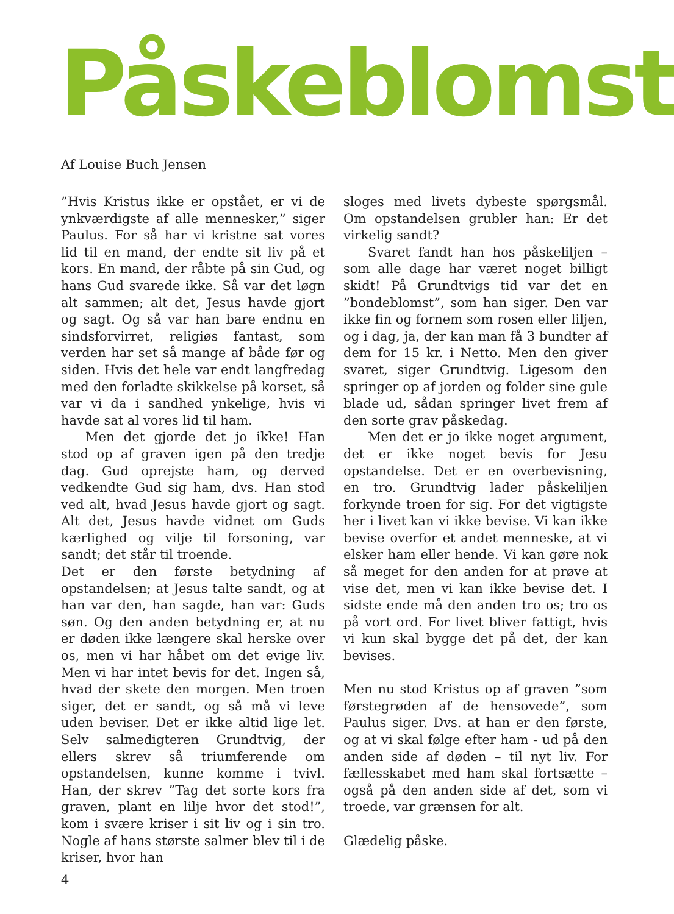Påskeblomst
Af Louise Buch Jensen
”Hvis Kristus ikke er opstået, er vi de ynkværdigste af alle mennesker,” siger Paulus. For så har vi kristne sat vores lid til en mand, der endte sit liv på et kors. En mand, der råbte på sin Gud, og hans Gud svarede ikke. Så var det løgn alt sammen; alt det, Jesus havde gjort og sagt. Og så var han bare endnu en sindsforvirret, religiøs fantast, som verden har set så mange af både før og siden. Hvis det hele var endt langfredag med den forladte skikkelse på korset, så var vi da i sandhed ynkelige, hvis vi havde sat al vores lid til ham.
Men det gjorde det jo ikke! Han stod op af graven igen på den tredje dag. Gud oprejste ham, og derved vedkendte Gud sig ham, dvs. Han stod ved alt, hvad Jesus havde gjort og sagt. Alt det, Jesus havde vidnet om Guds kærlighed og vilje til forsoning, var sandt; det står til troende.
Det er den første betydning af opstandelsen; at Jesus talte sandt, og at han var den, han sagde, han var: Guds søn. Og den anden betydning er, at nu er døden ikke længere skal herske over os, men vi har håbet om det evige liv. Men vi har intet bevis for det. Ingen så, hvad der skete den morgen. Men troen siger, det er sandt, og så må vi leve uden beviser. Det er ikke altid lige let. Selv salmedigteren Grundtvig, der ellers skrev så triumferende om opstandelsen, kunne komme i tvivl. Han, der skrev ”Tag det sorte kors fra graven, plant en lilje hvor det stod!”, kom i svære kriser i sit liv og i sin tro. Nogle af hans største salmer blev til i de kriser, hvor han
sloges med livets dybeste spørgsmål. Om opstandelsen grubler han: Er det virkelig sandt?
Svaret fandt han hos påskeliljen – som alle dage har været noget billigt skidt! På Grundtvigs tid var det en ”bondeblomst”, som han siger. Den var ikke fin og fornem som rosen eller liljen, og i dag, ja, der kan man få 3 bundter af dem for 15 kr. i Netto. Men den giver svaret, siger Grundtvig. Ligesom den springer op af jorden og folder sine gule blade ud, sådan springer livet frem af den sorte grav påskedag.
Men det er jo ikke noget argument, det er ikke noget bevis for Jesu opstandelse. Det er en overbevisning, en tro. Grundtvig lader påskeliljen forkynde troen for sig. For det vigtigste her i livet kan vi ikke bevise. Vi kan ikke bevise overfor et andet menneske, at vi elsker ham eller hende. Vi kan gøre nok så meget for den anden for at prøve at vise det, men vi kan ikke bevise det. I sidste ende må den anden tro os; tro os på vort ord. For livet bliver fattigt, hvis vi kun skal bygge det på det, der kan bevises.
Men nu stod Kristus op af graven ”som førstegrøden af de hensovede”, som Paulus siger. Dvs. at han er den første, og at vi skal følge efter ham - ud på den anden side af døden – til nyt liv. For fællesskabet med ham skal fortsætte – også på den anden side af det, som vi troede, var grænsen for alt.
Glædelig påske.
4